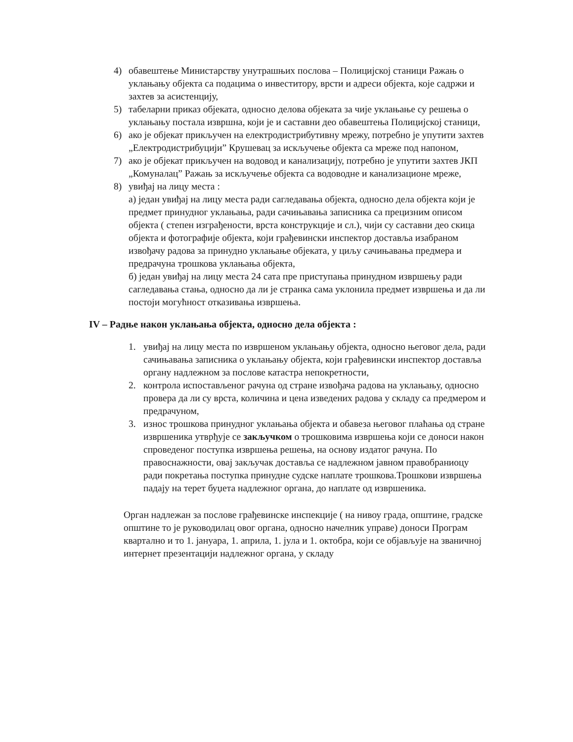4) обавештење Министарству унутрашњих послова – Полицијској станици Ражањ о уклањању објекта са подацима о инвеститору, врсти и адреси објекта, које садржи и захтев за асистенцију,
5) табеларни приказ објеката, односно делова објеката за чије уклањање су решења о уклањању постала извршна, који је и саставни део обавештења Полицијској станици,
6) ако је објекат прикључен на електродистрибутивну мрежу, потребно је упутити захтев „Електродистрибуцији” Крушевац за искључење објекта са мреже под напоном,
7) ако је објекат прикључен на водовод и канализацију, потребно је упутити захтев ЈКП „Комуналац” Ражањ за искључење објекта са водоводне и канализационе мреже,
8) увиђај на лицу места :
а) један увиђај на лицу места ради сагледавања објекта, односно дела објекта који је предмет принудног уклањања, ради сачињавања записника са прецизним описом објекта ( степен изграђености, врста конструкције и сл.), чији су саставни део скица објекта и фотографије објекта, који грађевински инспектор доставља изабраном извођачу радова за принудно уклањање објеката, у циљу сачињавања предмера и предрачуна трошкова уклањања објекта,
б) један увиђај на лицу места 24 сата пре приступања принудном извршењу ради сагледавања стања, односно да ли је странка сама уклонила предмет извршења и да ли постоји могућност отказивања извршења.
IV – Радње након уклањања објекта, односно дела објекта :
1. увиђај на лицу места по извршеном уклањању објекта, односно његовог дела, ради сачињавања записника о уклањању објекта, који грађевински инспектор доставља органу надлежном за послове катастра непокретности,
2. контрола испостављеног рачуна од стране извођача радова на уклањању, односно провера да ли су врста, количина и цена изведених радова у складу са предмером и предрачуном,
3. износ трошкова принудног уклањања објекта и обавеза његовог плаћања од стране извршеника утврђује се закључком о трошковима извршења који се доноси након спроведеног поступка извршења решења, на основу издатог рачуна. По правоснажности, овај закључак доставља се надлежном јавном правобраниоцу ради покретања поступка принудне судске наплате трошкова.Трошкови извршења падају на терет буџета надлежног органа, до наплате од извршеника.
Орган надлежан за послове грађевинске инспекције ( на нивоу града, општине, градске општине то је руководилац овог органа, односно начелник управе) доноси Програм квартално и то 1. јануара, 1. априла, 1. јула и 1. октобра, који се објављује на званичној интернет презентацији надлежног органа, у складу